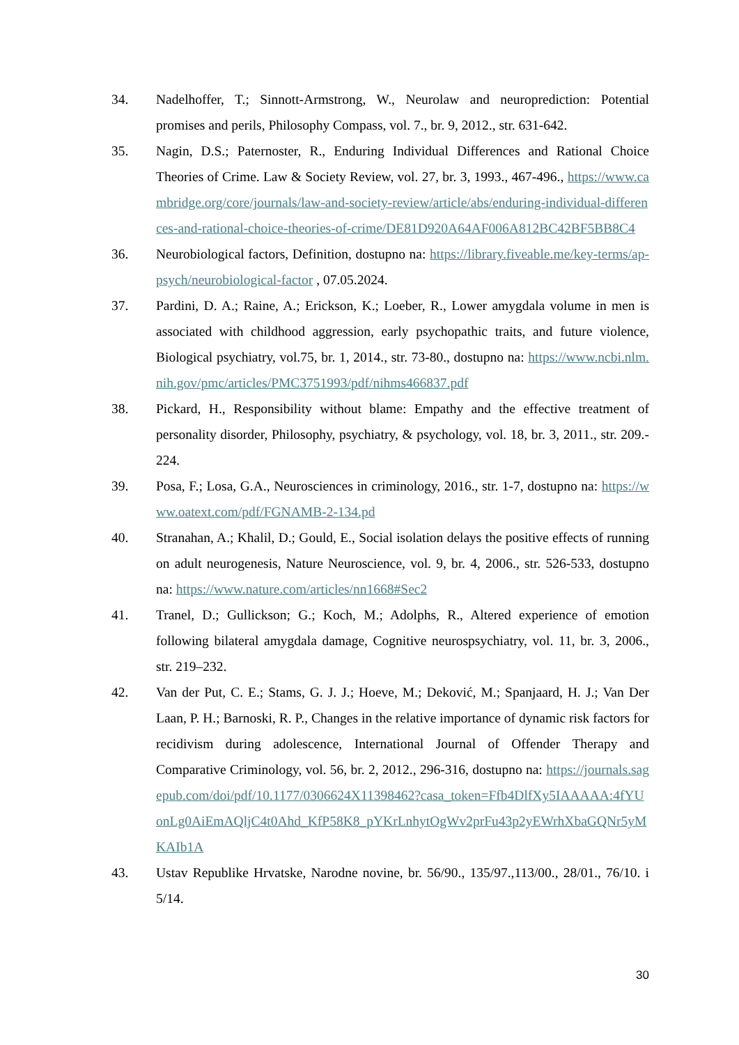34. Nadelhoffer, T.; Sinnott-Armstrong, W., Neurolaw and neuroprediction: Potential promises and perils, Philosophy Compass, vol. 7., br. 9, 2012., str. 631-642.
35. Nagin, D.S.; Paternoster, R., Enduring Individual Differences and Rational Choice Theories of Crime. Law & Society Review, vol. 27, br. 3, 1993., 467-496., https://www.cambridge.org/core/journals/law-and-society-review/article/abs/enduring-individual-differences-and-rational-choice-theories-of-crime/DE81D920A64AF006A812BC42BF5BB8C4
36. Neurobiological factors, Definition, dostupno na: https://library.fiveable.me/key-terms/ap-psych/neurobiological-factor , 07.05.2024.
37. Pardini, D. A.; Raine, A.; Erickson, K.; Loeber, R., Lower amygdala volume in men is associated with childhood aggression, early psychopathic traits, and future violence, Biological psychiatry, vol.75, br. 1, 2014., str. 73-80., dostupno na: https://www.ncbi.nlm.nih.gov/pmc/articles/PMC3751993/pdf/nihms466837.pdf
38. Pickard, H., Responsibility without blame: Empathy and the effective treatment of personality disorder, Philosophy, psychiatry, & psychology, vol. 18, br. 3, 2011., str. 209.- 224.
39. Posa, F.; Losa, G.A., Neurosciences in criminology, 2016., str. 1-7, dostupno na: https://www.oatext.com/pdf/FGNAMB-2-134.pd
40. Stranahan, A.; Khalil, D.; Gould, E., Social isolation delays the positive effects of running on adult neurogenesis, Nature Neuroscience, vol. 9, br. 4, 2006., str. 526-533, dostupno na: https://www.nature.com/articles/nn1668#Sec2
41. Tranel, D.; Gullickson; G.; Koch, M.; Adolphs, R., Altered experience of emotion following bilateral amygdala damage, Cognitive neurospsychiatry, vol. 11, br. 3, 2006., str. 219–232.
42. Van der Put, C. E.; Stams, G. J. J.; Hoeve, M.; Deković, M.; Spanjaard, H. J.; Van Der Laan, P. H.; Barnoski, R. P., Changes in the relative importance of dynamic risk factors for recidivism during adolescence, International Journal of Offender Therapy and Comparative Criminology, vol. 56, br. 2, 2012., 296-316, dostupno na: https://journals.sagepub.com/doi/pdf/10.1177/0306624X11398462?casa_token=Ffb4DlfXy5IAAAAA:4fYUonLg0AiEmAQljC4t0Ahd_KfP58K8_pYKrLnhytOgWv2prFu43p2yEWrhXbaGQNr5yMKAIb1A
43. Ustav Republike Hrvatske, Narodne novine, br. 56/90., 135/97.,113/00., 28/01., 76/10. i 5/14.
30